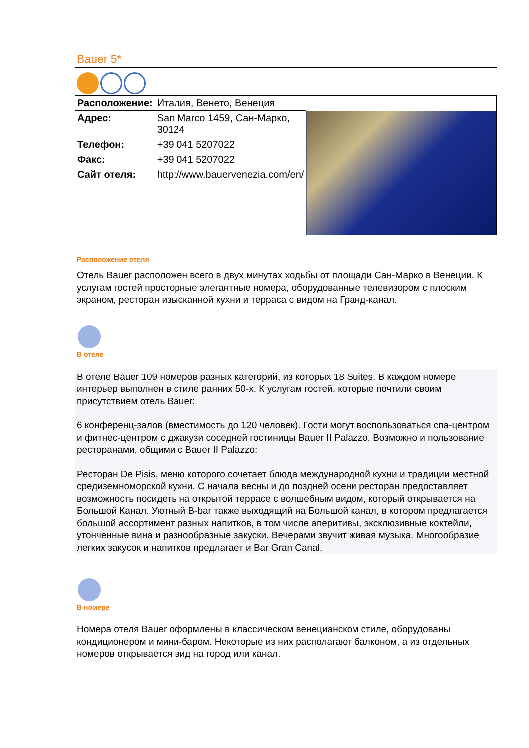Bauer 5*
| Расположение: | Италия, Венето, Венеция | |
| Адрес: | San Marco 1459, Сан-Марко, 30124 | |
| Телефон: | +39 041 5207022 | |
| Факс: | +39 041 5207022 | |
| Сайт отеля: | http://www.bauervenezia.com/en/ | |
Расположение отеля
Отель Bauer расположен всего в двух минутах ходьбы от площади Сан-Марко в Венеции. К услугам гостей просторные элегантные номера, оборудованные телевизором с плоским экраном, ресторан изысканной кухни и терраса с видом на Гранд-канал.
В отеле
В отеле Bauer 109 номеров разных категорий, из которых 18 Suites. В каждом номере интерьер выполнен в стиле ранних 50-х. К услугам гостей, которые почтили своим присутствием отель Bauer:
6 конференц-залов (вместимость до 120 человек). Гости могут воспользоваться спа-центром и фитнес-центром с джакузи соседней гостиницы Bauer II Palazzo. Возможно и пользование ресторанами, общими с Bauer II Palazzo:
Ресторан De Pisis, меню которого сочетает блюда международной кухни и традиции местной средиземноморской кухни. С начала весны и до поздней осени ресторан предоставляет возможность посидеть на открытой террасе с волшебным видом, который открывается на Большой Канал. Уютный B-bar также выходящий на Большой канал, в котором предлагается большой ассортимент разных напитков, в том числе аперитивы, эксклюзивные коктейли, утонченные вина и разнообразные закуски. Вечерами звучит живая музыка. Многообразие легких закусок и напитков предлагает и Bar Gran Canal.
В номере
Номера отеля Bauer оформлены в классическом венецианском стиле, оборудованы кондиционером и мини-баром. Некоторые из них располагают балконом, а из отдельных номеров открывается вид на город или канал.